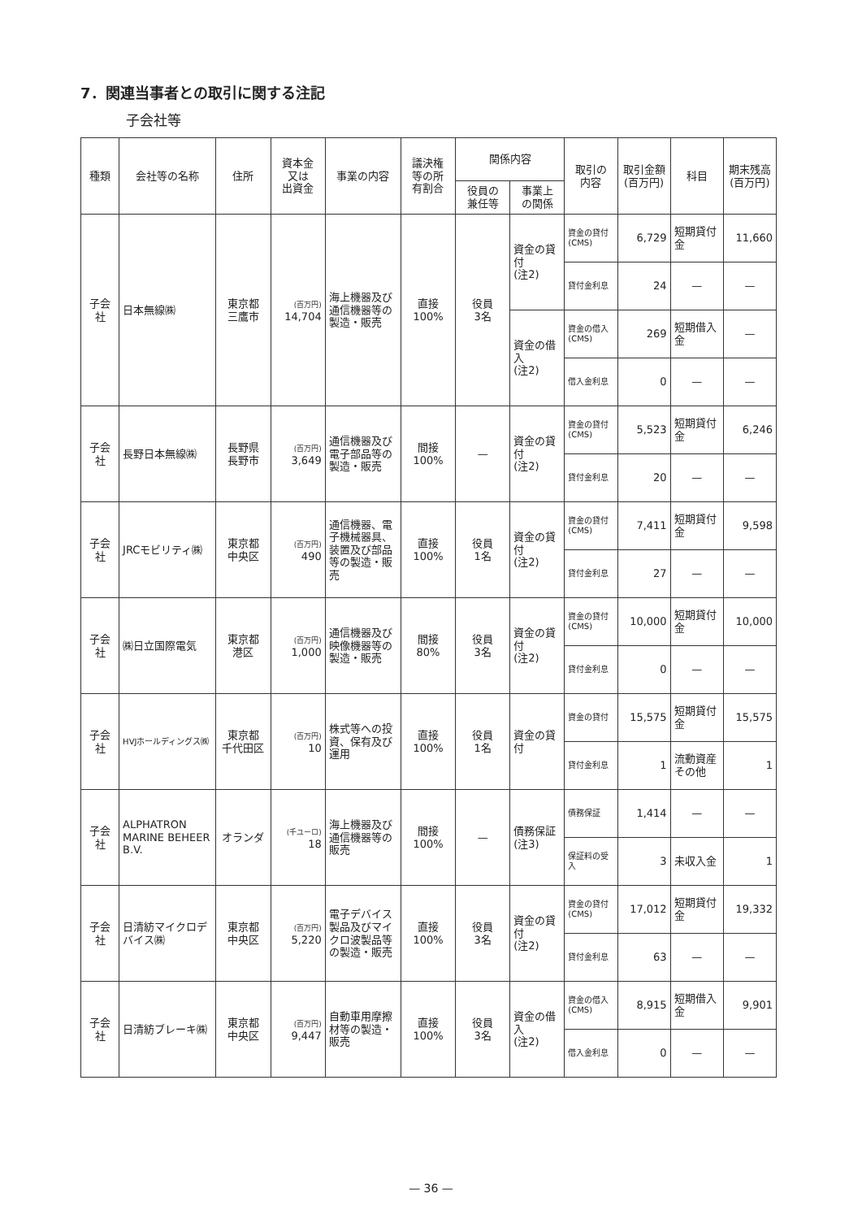7．関連当事者との取引に関する注記
子会社等
| 種類 | 会社等の名称 | 住所 | 資本金 又は 出資金 | 事業の内容 | 議決権 等の所 有割合 | 関係内容 | | 取引の 内容 | 取引金額 (百万円) | 科目 | 期末残高 (百万円) |
| --- | --- | --- | --- | --- | --- | --- | --- | --- | --- | --- | --- |
| | | | | | | 役員の 兼任等 | 事業上 の関係 | | | | |
| 子会社 | 日本無線㈱ | 東京都 三鷹市 | (百万円) 14,704 | 海上機器及び通信機器等の製造・販売 | 直接 100% | 役員 3名 | 資金の貸付 (注2) | 資金の貸付 (CMS) | 6,729 | 短期貸付金 | 11,660 |
| | | | | | | | | 貸付金利息 | 24 | — | — |
| | | | | | | | 資金の借入 (注2) | 資金の借入 (CMS) | 269 | 短期借入金 | — |
| | | | | | | | | 借入金利息 | 0 | — | — |
| 子会社 | 長野日本無線㈱ | 長野県 長野市 | (百万円) 3,649 | 通信機器及び電子部品等の製造・販売 | 間接 100% | — | 資金の貸付 (注2) | 資金の貸付 (CMS) | 5,523 | 短期貸付金 | 6,246 |
| | | | | | | | | 貸付金利息 | 20 | — | — |
| 子会社 | JRCモビリティ㈱ | 東京都 中央区 | (百万円) 490 | 通信機器、電子機械器具、装置及び部品等の製造・販売 | 直接 100% | 役員 1名 | 資金の貸付 (注2) | 資金の貸付 (CMS) | 7,411 | 短期貸付金 | 9,598 |
| | | | | | | | | 貸付金利息 | 27 | — | — |
| 子会社 | ㈱日立国際電気 | 東京都 港区 | (百万円) 1,000 | 通信機器及び映像機器等の製造・販売 | 間接 80% | 役員 3名 | 資金の貸付 (注2) | 資金の貸付 (CMS) | 10,000 | 短期貸付金 | 10,000 |
| | | | | | | | | 貸付金利息 | 0 | — | — |
| 子会社 | HVJホールディングス㈱ | 東京都 千代田区 | (百万円) 10 | 株式等への投資、保有及び運用 | 直接 100% | 役員 1名 | 資金の貸付 | 資金の貸付 | 15,575 | 短期貸付金 | 15,575 |
| | | | | | | | | 貸付金利息 | 1 | 流動資産その他 | 1 |
| 子会社 | ALPHATRON MARINE BEHEER B.V. | オランダ | (千ユーロ) 18 | 海上機器及び通信機器等の販売 | 間接 100% | — | 債務保証 (注3) | 債務保証 | 1,414 | — | — |
| | | | | | | | | 保証料の受入 | 3 | 未収入金 | 1 |
| 子会社 | 日清紡マイクロデバイス㈱ | 東京都 中央区 | (百万円) 5,220 | 電子デバイス製品及びマイクロ波製品等の製造・販売 | 直接 100% | 役員 3名 | 資金の貸付 (注2) | 資金の貸付 (CMS) | 17,012 | 短期貸付金 | 19,332 |
| | | | | | | | | 貸付金利息 | 63 | — | — |
| 子会社 | 日清紡ブレーキ㈱ | 東京都 中央区 | (百万円) 9,447 | 自動車用摩擦材等の製造・販売 | 直接 100% | 役員 3名 | 資金の借入 (注2) | 資金の借入 (CMS) | 8,915 | 短期借入金 | 9,901 |
| | | | | | | | | 借入金利息 | 0 | — | — |
— 36 —